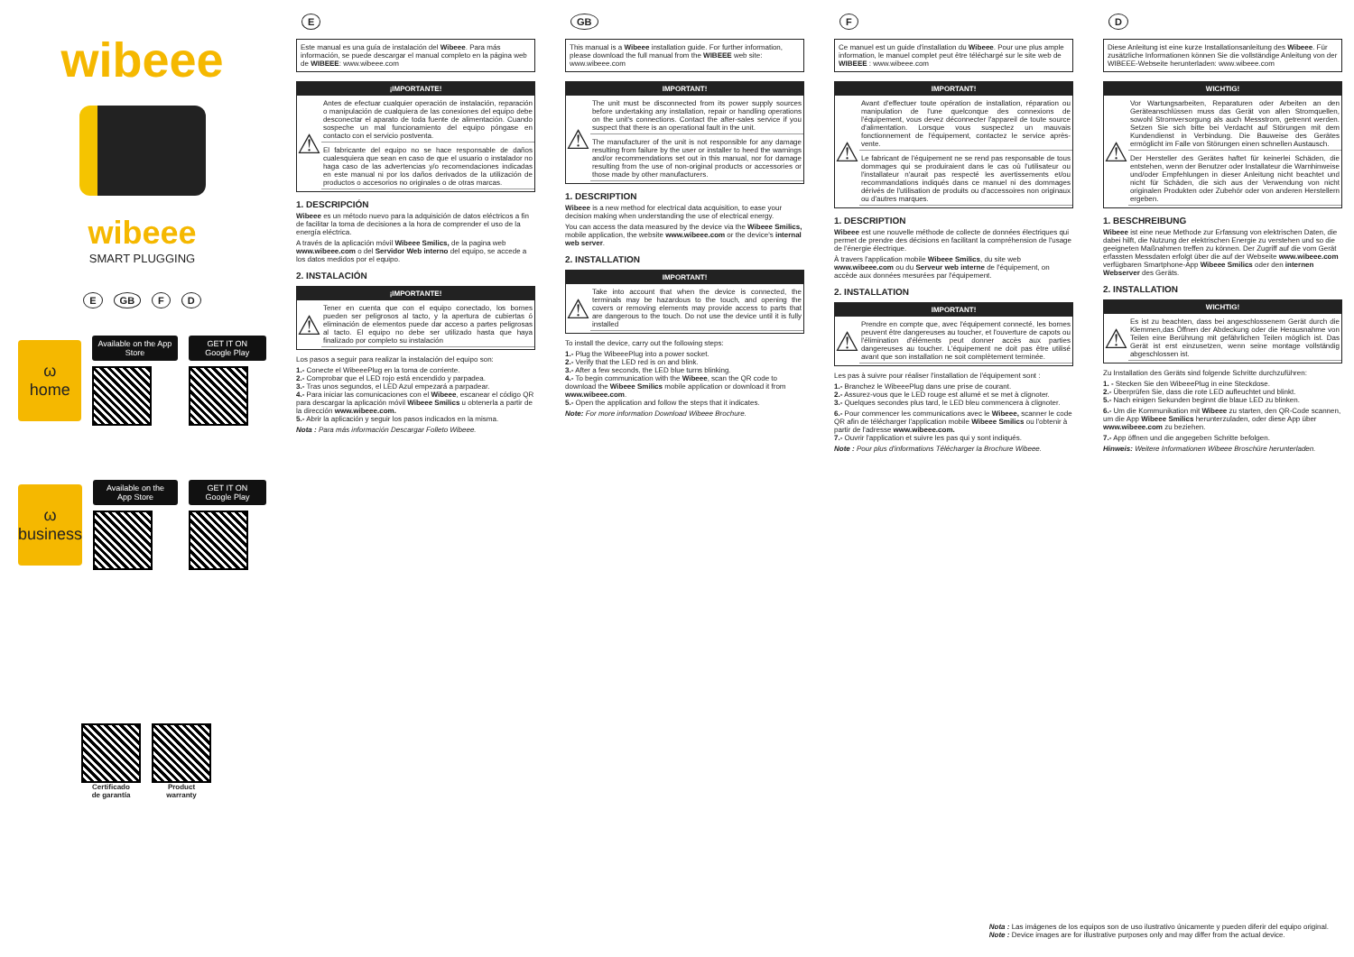wibeee
wibeee
SMART PLUGGING
E GB F D
ω
home
Available on the App Store GET IT ON Google Play
ω
business
Available on the App Store GET IT ON Google Play
Certificado
de garantía
Product
warranty
E
Este manual es una guía de instalación del Wibeee. Para más información, se puede descargar el manual completo en la página web de WIBEEE: www.wibeee.com
¡IMPORTANTE!
⚠
Antes de efectuar cualquier operación de instalación, reparación o manipulación de cualquiera de las conexiones del equipo debe desconectar el aparato de toda fuente de alimentación. Cuando sospeche un mal funcionamiento del equipo póngase en contacto con el servicio postventa.
El fabricante del equipo no se hace responsable de daños cualesquiera que sean en caso de que el usuario o instalador no haga caso de las advertencias y/o recomendaciones indicadas en este manual ni por los daños derivados de la utilización de productos o accesorios no originales o de otras marcas.
1. DESCRIPCIÓN
Wibeee es un método nuevo para la adquisición de datos eléctricos a fin de facilitar la toma de decisiones a la hora de comprender el uso de la energía eléctrica.
A través de la aplicación móvil Wibeee Smilics, de la pagina web www.wibeee.com o del Servidor Web interno del equipo, se accede a los datos medidos por el equipo.
2. INSTALACIÓN
¡IMPORTANTE!
⚠
Tener en cuenta que con el equipo conectado, los bornes pueden ser peligrosos al tacto, y la apertura de cubiertas ó eliminación de elementos puede dar acceso a partes peligrosas al tacto. El equipo no debe ser utilizado hasta que haya finalizado por completo su instalación
Los pasos a seguir para realizar la instalación del equipo son:
1.- Conecte el WibeeePlug en la toma de corriente.
2.- Comprobar que el LED rojo está encendido y parpadea.
3.- Tras unos segundos, el LED Azul empezará a parpadear.
4.- Para iniciar las comunicaciones con el Wibeee, escanear el código QR para descargar la aplicación móvil Wibeee Smilics u obtenerla a partir de la dirección www.wibeee.com.
5.- Abrir la aplicación y seguir los pasos indicados en la misma.
Nota : Para más información Descargar Folleto Wibeee.
GB
This manual is a Wibeee installation guide. For further information, please download the full manual from the WIBEEE web site: www.wibeee.com
IMPORTANT!
⚠
The unit must be disconnected from its power supply sources before undertaking any installation, repair or handling operations on the unit's connections. Contact the after-sales service if you suspect that there is an operational fault in the unit.
The manufacturer of the unit is not responsible for any damage resulting from failure by the user or installer to heed the warnings and/or recommendations set out in this manual, nor for damage resulting from the use of non-original products or accessories or those made by other manufacturers.
1. DESCRIPTION
Wibeee is a new method for electrical data acquisition, to ease your decision making when understanding the use of electrical energy.
You can access the data measured by the device via the Wibeee Smilics, mobile application, the website www.wibeee.com or the device's internal web server.
2. INSTALLATION
IMPORTANT!
⚠
Take into account that when the device is connected, the terminals may be hazardous to the touch, and opening the covers or removing elements may provide access to parts that are dangerous to the touch. Do not use the device until it is fully installed
To install the device, carry out the following steps:
1.- Plug the WibeeePlug into a power socket.
2.- Verify that the LED red is on and blink.
3.- After a few seconds, the LED blue turns blinking.
4.- To begin communication with the Wibeee, scan the QR code to download the Wibeee Smilics mobile application or download it from www.wibeee.com.
5.- Open the application and follow the steps that it indicates.
Note: For more information Download Wibeee Brochure.
F
Ce manuel est un guide d'installation du Wibeee. Pour une plus ample information, le manuel complet peut être téléchargé sur le site web de WIBEEE : www.wibeee.com
IMPORTANT!
⚠
Avant d'effectuer toute opération de installation, réparation ou manipulation de l'une quelconque des connexions de l'équipement, vous devez déconnecter l'appareil de toute source d'alimentation. Lorsque vous suspectez un mauvais fonctionnement de l'équipement, contactez le service après-vente.
Le fabricant de l'équipement ne se rend pas responsable de tous dommages qui se produiraient dans le cas où l'utilisateur ou l'installateur n'aurait pas respecté les avertissements et/ou recommandations indiqués dans ce manuel ni des dommages dérivés de l'utilisation de produits ou d'accessoires non originaux ou d'autres marques.
1. DESCRIPTION
Wibeee est une nouvelle méthode de collecte de données électriques qui permet de prendre des décisions en facilitant la compréhension de l'usage de l'énergie électrique.
À travers l'application mobile Wibeee Smilics, du site web www.wibeee.com ou du Serveur web interne de l'équipement, on accède aux données mesurées par l'équipement.
2. INSTALLATION
IMPORTANT!
⚠
Prendre en compte que, avec l'équipement connecté, les bornes peuvent être dangereuses au toucher, et l'ouverture de capots ou l'élimination d'éléments peut donner accès aux parties dangereuses au toucher. L'équipement ne doit pas être utilisé avant que son installation ne soit complètement terminée.
Les pas à suivre pour réaliser l'installation de l'équipement sont :
1.- Branchez le WibeeePlug dans une prise de courant.
2.- Assurez-vous que le LED rouge est allumé et se met à clignoter.
3.- Quelques secondes plus tard, le LED bleu commencera à clignoter.
6.- Pour commencer les communications avec le Wibeee, scanner le code QR afin de télécharger l'application mobile Wibeee Smilics ou l'obtenir à partir de l'adresse www.wibeee.com.
7.- Ouvrir l'application et suivre les pas qui y sont indiqués.
Note : Pour plus d'informations Télécharger la Brochure Wibeee.
D
Diese Anleitung ist eine kurze Installationsanleitung des Wibeee. Für zusätzliche Informationen können Sie die vollständige Anleitung von der WIBEEE-Webseite herunterladen: www.wibeee.com
WICHTIG!
⚠
Vor Wartungsarbeiten, Reparaturen oder Arbeiten an den Geräteanschlüssen muss das Gerät von allen Stromquellen, sowohl Stromversorgung als auch Messstrom, getrennt werden. Setzen Sie sich bitte bei Verdacht auf Störungen mit dem Kundendienst in Verbindung. Die Bauweise des Gerätes ermöglicht im Falle von Störungen einen schnellen Austausch.
Der Hersteller des Gerätes haftet für keinerlei Schäden, die entstehen, wenn der Benutzer oder Installateur die Warnhinweise und/oder Empfehlungen in dieser Anleitung nicht beachtet und nicht für Schäden, die sich aus der Verwendung von nicht originalen Produkten oder Zubehör oder von anderen Herstellern ergeben.
1. BESCHREIBUNG
Wibeee ist eine neue Methode zur Erfassung von elektrischen Daten, die dabei hilft, die Nutzung der elektrischen Energie zu verstehen und so die geeigneten Maßnahmen treffen zu können. Der Zugriff auf die vom Gerät erfassten Messdaten erfolgt über die auf der Webseite www.wibeee.com verfügbaren Smartphone-App Wibeee Smilics oder den internen Webserver des Geräts.
2. INSTALLATION
WICHTIG!
⚠
Es ist zu beachten, dass bei angeschlossenem Gerät durch die Klemmen,das Öffnen der Abdeckung oder die Herausnahme von Teilen eine Berührung mit gefährlichen Teilen möglich ist. Das Gerät ist erst einzusetzen, wenn seine montage vollständig abgeschlossen ist.
Zu Installation des Geräts sind folgende Schritte durchzuführen:
1. - Stecken Sie den WibeeePlug in eine Steckdose.
2.- Überprüfen Sie, dass die rote LED aufleuchtet und blinkt.
5.- Nach einigen Sekunden beginnt die blaue LED zu blinken.
6.- Um die Kommunikation mit Wibeee zu starten, den QR-Code scannen, um die App Wibeee Smilics herunterzuladen, oder diese App über www.wibeee.com zu beziehen.
7.- App öffnen und die angegeben Schritte befolgen.
Hinweis: Weitere Informationen Wibeee Broschüre herunterladen.
Nota : Las imágenes de los equipos son de uso ilustrativo únicamente y pueden diferir del equipo original.
Note : Device images are for illustrative purposes only and may differ from the actual device.